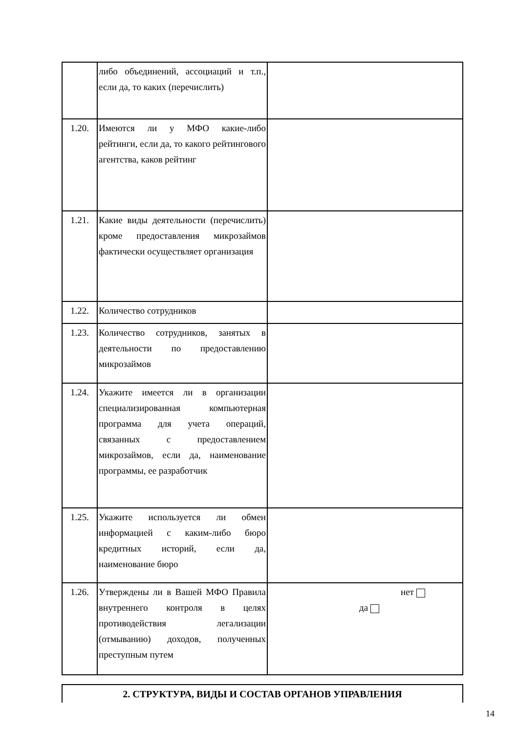| | либо объединений, ассоциаций и т.п., если да, то каких (перечислить) | |
| 1.20. | Имеются ли у МФО какие-либо рейтинги, если да, то какого рейтингового агентства, каков рейтинг | |
| 1.21. | Какие виды деятельности (перечислить) кроме предоставления микрозаймов фактически осуществляет организация | |
| 1.22. | Количество сотрудников | |
| 1.23. | Количество сотрудников, занятых в деятельности по предоставлению микрозаймов | |
| 1.24. | Укажите имеется ли в организации специализированная компьютерная программа для учета операций, связанных с предоставлением микрозаймов, если да, наименование программы, ее разработчик | |
| 1.25. | Укажите используется ли обмен информацией с каким-либо бюро кредитных историй, если да, наименование бюро | |
| 1.26. | Утверждены ли в Вашей МФО Правила внутреннего контроля в целях противодействия легализации (отмыванию) доходов, полученных преступным путем | нет да |
| 2. СТРУКТУРА, ВИДЫ И СОСТАВ ОРГАНОВ УПРАВЛЕНИЯ |
14